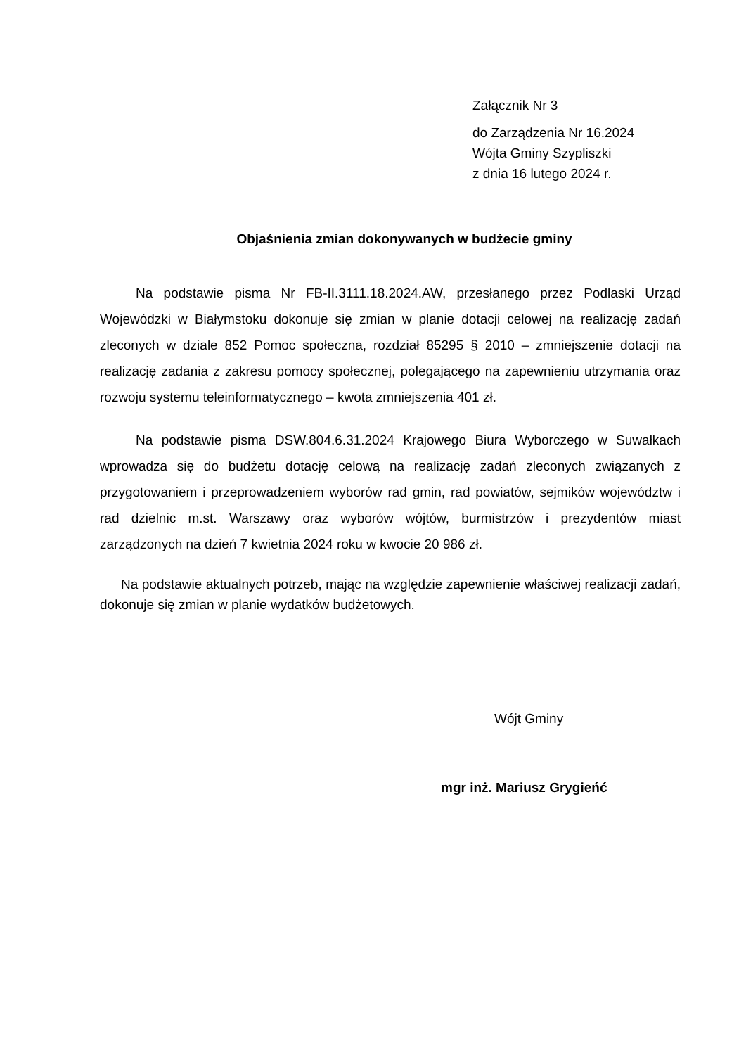Załącznik Nr 3
do Zarządzenia Nr 16.2024
Wójta Gminy Szypliszki
z dnia 16 lutego 2024 r.
Objaśnienia zmian dokonywanych w budżecie gminy
Na podstawie pisma Nr FB-II.3111.18.2024.AW, przesłanego przez Podlaski Urząd Wojewódzki w Białymstoku dokonuje się zmian w planie dotacji celowej na realizację zadań zleconych w dziale 852 Pomoc społeczna, rozdział 85295 § 2010 – zmniejszenie dotacji na realizację zadania z zakresu pomocy społecznej, polegającego na zapewnieniu utrzymania oraz rozwoju systemu teleinformatycznego – kwota zmniejszenia 401 zł.
Na podstawie pisma DSW.804.6.31.2024 Krajowego Biura Wyborczego w Suwałkach wprowadza się do budżetu dotację celową na realizację zadań zleconych związanych z przygotowaniem i przeprowadzeniem wyborów rad gmin, rad powiatów, sejmików województw i rad dzielnic m.st. Warszawy oraz wyborów wójtów, burmistrzów i prezydentów miast zarządzonych na dzień 7 kwietnia 2024 roku w kwocie 20 986 zł.
Na podstawie aktualnych potrzeb, mając na względzie zapewnienie właściwej realizacji zadań, dokonuje się zmian w planie wydatków budżetowych.
Wójt Gminy
mgr inż. Mariusz Grygieńć